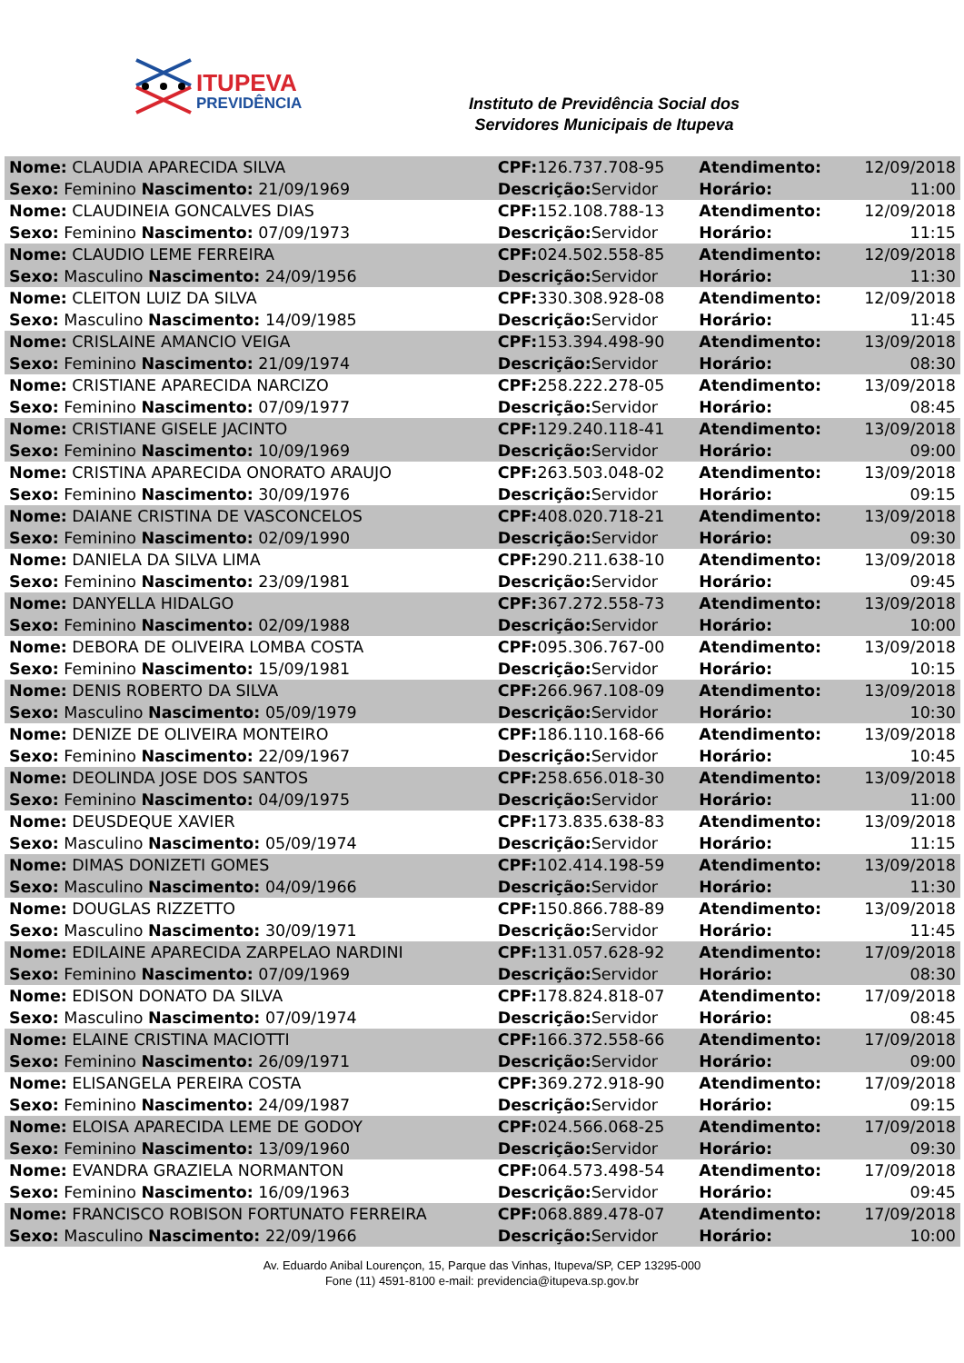ITUPEVA
PREVIDÊNCIA
Instituto de Previdência Social dos
Servidores Municipais de Itupeva
| Nome: CLAUDIA APARECIDA SILVA | CPF: 126.737.708-95 | Atendimento: | 12/09/2018 |
| Sexo: Feminino Nascimento: 21/09/1969 | Descrição: Servidor | Horário: | 11:00 |
| Nome: CLAUDINEIA GONCALVES DIAS | CPF: 152.108.788-13 | Atendimento: | 12/09/2018 |
| Sexo: Feminino Nascimento: 07/09/1973 | Descrição: Servidor | Horário: | 11:15 |
| Nome: CLAUDIO LEME FERREIRA | CPF: 024.502.558-85 | Atendimento: | 12/09/2018 |
| Sexo: Masculino Nascimento: 24/09/1956 | Descrição: Servidor | Horário: | 11:30 |
| Nome: CLEITON LUIZ DA SILVA | CPF: 330.308.928-08 | Atendimento: | 12/09/2018 |
| Sexo: Masculino Nascimento: 14/09/1985 | Descrição: Servidor | Horário: | 11:45 |
| Nome: CRISLAINE AMANCIO VEIGA | CPF: 153.394.498-90 | Atendimento: | 13/09/2018 |
| Sexo: Feminino Nascimento: 21/09/1974 | Descrição: Servidor | Horário: | 08:30 |
| Nome: CRISTIANE APARECIDA NARCIZO | CPF: 258.222.278-05 | Atendimento: | 13/09/2018 |
| Sexo: Feminino Nascimento: 07/09/1977 | Descrição: Servidor | Horário: | 08:45 |
| Nome: CRISTIANE GISELE JACINTO | CPF: 129.240.118-41 | Atendimento: | 13/09/2018 |
| Sexo: Feminino Nascimento: 10/09/1969 | Descrição: Servidor | Horário: | 09:00 |
| Nome: CRISTINA APARECIDA ONORATO ARAUJO | CPF: 263.503.048-02 | Atendimento: | 13/09/2018 |
| Sexo: Feminino Nascimento: 30/09/1976 | Descrição: Servidor | Horário: | 09:15 |
| Nome: DAIANE CRISTINA DE VASCONCELOS | CPF: 408.020.718-21 | Atendimento: | 13/09/2018 |
| Sexo: Feminino Nascimento: 02/09/1990 | Descrição: Servidor | Horário: | 09:30 |
| Nome: DANIELA DA SILVA LIMA | CPF: 290.211.638-10 | Atendimento: | 13/09/2018 |
| Sexo: Feminino Nascimento: 23/09/1981 | Descrição: Servidor | Horário: | 09:45 |
| Nome: DANYELLA HIDALGO | CPF: 367.272.558-73 | Atendimento: | 13/09/2018 |
| Sexo: Feminino Nascimento: 02/09/1988 | Descrição: Servidor | Horário: | 10:00 |
| Nome: DEBORA DE OLIVEIRA LOMBA COSTA | CPF: 095.306.767-00 | Atendimento: | 13/09/2018 |
| Sexo: Feminino Nascimento: 15/09/1981 | Descrição: Servidor | Horário: | 10:15 |
| Nome: DENIS ROBERTO DA SILVA | CPF: 266.967.108-09 | Atendimento: | 13/09/2018 |
| Sexo: Masculino Nascimento: 05/09/1979 | Descrição: Servidor | Horário: | 10:30 |
| Nome: DENIZE DE OLIVEIRA MONTEIRO | CPF: 186.110.168-66 | Atendimento: | 13/09/2018 |
| Sexo: Feminino Nascimento: 22/09/1967 | Descrição: Servidor | Horário: | 10:45 |
| Nome: DEOLINDA JOSE DOS SANTOS | CPF: 258.656.018-30 | Atendimento: | 13/09/2018 |
| Sexo: Feminino Nascimento: 04/09/1975 | Descrição: Servidor | Horário: | 11:00 |
| Nome: DEUSDEQUE XAVIER | CPF: 173.835.638-83 | Atendimento: | 13/09/2018 |
| Sexo: Masculino Nascimento: 05/09/1974 | Descrição: Servidor | Horário: | 11:15 |
| Nome: DIMAS DONIZETI GOMES | CPF: 102.414.198-59 | Atendimento: | 13/09/2018 |
| Sexo: Masculino Nascimento: 04/09/1966 | Descrição: Servidor | Horário: | 11:30 |
| Nome: DOUGLAS RIZZETTO | CPF: 150.866.788-89 | Atendimento: | 13/09/2018 |
| Sexo: Masculino Nascimento: 30/09/1971 | Descrição: Servidor | Horário: | 11:45 |
| Nome: EDILAINE APARECIDA ZARPELAO NARDINI | CPF: 131.057.628-92 | Atendimento: | 17/09/2018 |
| Sexo: Feminino Nascimento: 07/09/1969 | Descrição: Servidor | Horário: | 08:30 |
| Nome: EDISON DONATO DA SILVA | CPF: 178.824.818-07 | Atendimento: | 17/09/2018 |
| Sexo: Masculino Nascimento: 07/09/1974 | Descrição: Servidor | Horário: | 08:45 |
| Nome: ELAINE CRISTINA MACIOTTI | CPF: 166.372.558-66 | Atendimento: | 17/09/2018 |
| Sexo: Feminino Nascimento: 26/09/1971 | Descrição: Servidor | Horário: | 09:00 |
| Nome: ELISANGELA PEREIRA COSTA | CPF: 369.272.918-90 | Atendimento: | 17/09/2018 |
| Sexo: Feminino Nascimento: 24/09/1987 | Descrição: Servidor | Horário: | 09:15 |
| Nome: ELOISA APARECIDA LEME DE GODOY | CPF: 024.566.068-25 | Atendimento: | 17/09/2018 |
| Sexo: Feminino Nascimento: 13/09/1960 | Descrição: Servidor | Horário: | 09:30 |
| Nome: EVANDRA GRAZIELA NORMANTON | CPF: 064.573.498-54 | Atendimento: | 17/09/2018 |
| Sexo: Feminino Nascimento: 16/09/1963 | Descrição: Servidor | Horário: | 09:45 |
| Nome: FRANCISCO ROBISON FORTUNATO FERREIRA | CPF: 068.889.478-07 | Atendimento: | 17/09/2018 |
| Sexo: Masculino Nascimento: 22/09/1966 | Descrição: Servidor | Horário: | 10:00 |
Av. Eduardo Anibal Lourençon, 15, Parque das Vinhas, Itupeva/SP, CEP 13295-000
Fone (11) 4591-8100 e-mail: previdencia@itupeva.sp.gov.br